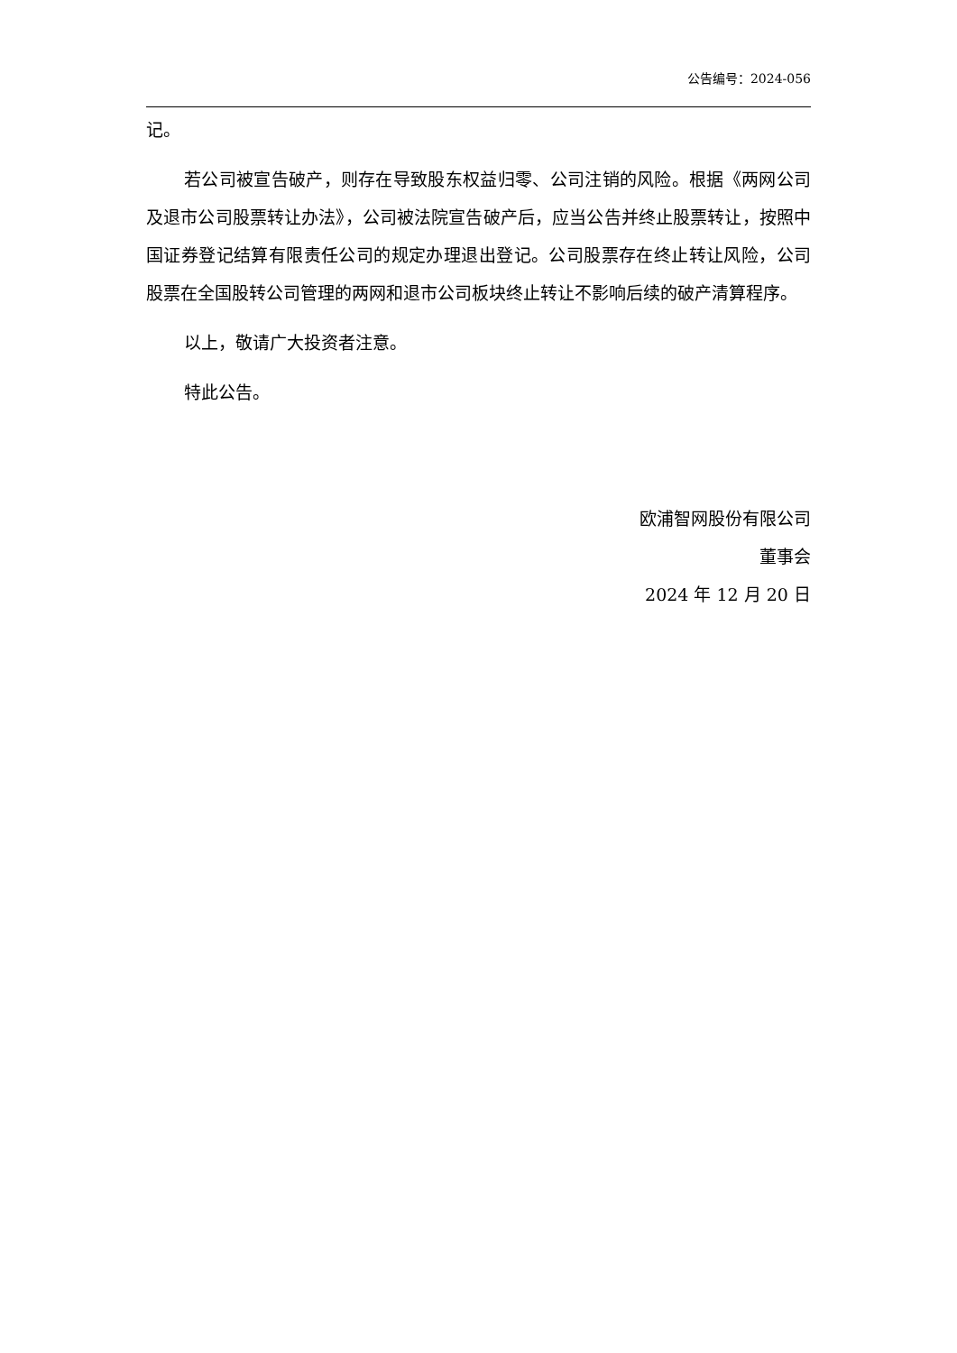公告编号：2024-056
记。
若公司被宣告破产，则存在导致股东权益归零、公司注销的风险。根据《两网公司及退市公司股票转让办法》，公司被法院宣告破产后，应当公告并终止股票转让，按照中国证券登记结算有限责任公司的规定办理退出登记。公司股票存在终止转让风险，公司股票在全国股转公司管理的两网和退市公司板块终止转让不影响后续的破产清算程序。
以上，敬请广大投资者注意。
特此公告。
欧浦智网股份有限公司
董事会
2024 年 12 月 20 日